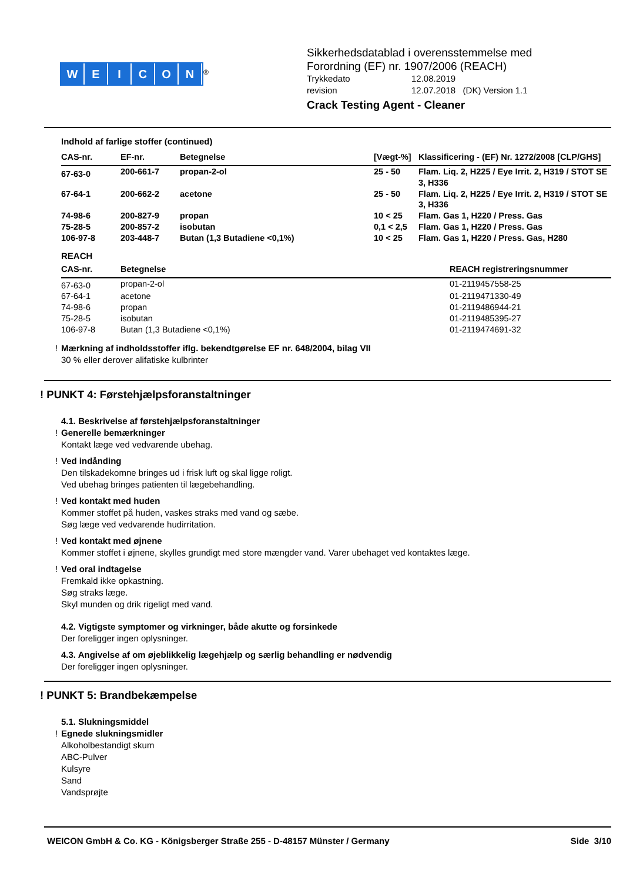WEICON
<sup>®</sup>
Sikkerhedsdatablad i overensstemmelse med
Forordning (EF) nr. 1907/2006 (REACH)
Trykkedato 12.08.2019 revision 12.07.2018 (DK) Version 1.1
Crack Testing Agent - Cleaner
Indhold af farlige stoffer (continued)
| CAS-nr. | EF-nr. | Betegnelse | [Vægt-%] | Klassificering - (EF) Nr. 1272/2008 [CLP/GHS] |
| --- | --- | --- | --- | --- |
| 67-63-0 | 200-661-7 | propan-2-ol | 25 - 50 | Flam. Liq. 2, H225 / Eye Irrit. 2, H319 / STOT SE 3, H336 |
| 67-64-1 | 200-662-2 | acetone | 25 - 50 | Flam. Liq. 2, H225 / Eye Irrit. 2, H319 / STOT SE 3, H336 |
| 74-98-6 | 200-827-9 | propan | 10 < 25 | Flam. Gas 1, H220 / Press. Gas |
| 75-28-5 | 200-857-2 | isobutan | 0,1 < 2,5 | Flam. Gas 1, H220 / Press. Gas |
| 106-97-8 | 203-448-7 | Butan (1,3 Butadiene <0,1%) | 10 < 25 | Flam. Gas 1, H220 / Press. Gas, H280 |
REACH
| CAS-nr. | Betegnelse | REACH registreringsnummer |
| --- | --- | --- |
| 67-63-0 | propan-2-ol | 01-2119457558-25 |
| 67-64-1 | acetone | 01-2119471330-49 |
| 74-98-6 | propan | 01-2119486944-21 |
| 75-28-5 | isobutan | 01-2119485395-27 |
| 106-97-8 | Butan (1,3 Butadiene <0,1%) | 01-2119474691-32 |
! Mærkning af indholdsstoffer iflg. bekendtgørelse EF nr. 648/2004, bilag VII
30 % eller derover alifatiske kulbrinter
! PUNKT 4: Førstehjælpsforanstaltninger
4.1. Beskrivelse af førstehjælpsforanstaltninger
! Generelle bemærkninger
Kontakt læge ved vedvarende ubehag.
! Ved indånding
Den tilskadekomne bringes ud i frisk luft og skal ligge roligt.
Ved ubehag bringes patienten til lægebehandling.
! Ved kontakt med huden
Kommer stoffet på huden, vaskes straks med vand og sæbe.
Søg læge ved vedvarende hudirritation.
! Ved kontakt med øjnene
Kommer stoffet i øjnene, skylles grundigt med store mængder vand. Varer ubehaget ved kontaktes læge.
! Ved oral indtagelse
Fremkald ikke opkastning.
Søg straks læge.
Skyl munden og drik rigeligt med vand.
4.2. Vigtigste symptomer og virkninger, både akutte og forsinkede
Der foreligger ingen oplysninger.
4.3. Angivelse af om øjeblikkelig lægehjælp og særlig behandling er nødvendig
Der foreligger ingen oplysninger.
! PUNKT 5: Brandbekæmpelse
5.1. Slukningsmiddel
! Egnede slukningsmidler
Alkoholbestandigt skum
ABC-Pulver
Kulsyre
Sand
Vandsprøjte
WEICON GmbH & Co. KG - Königsberger Straße 255 - D-48157 Münster / Germany Side 3/10